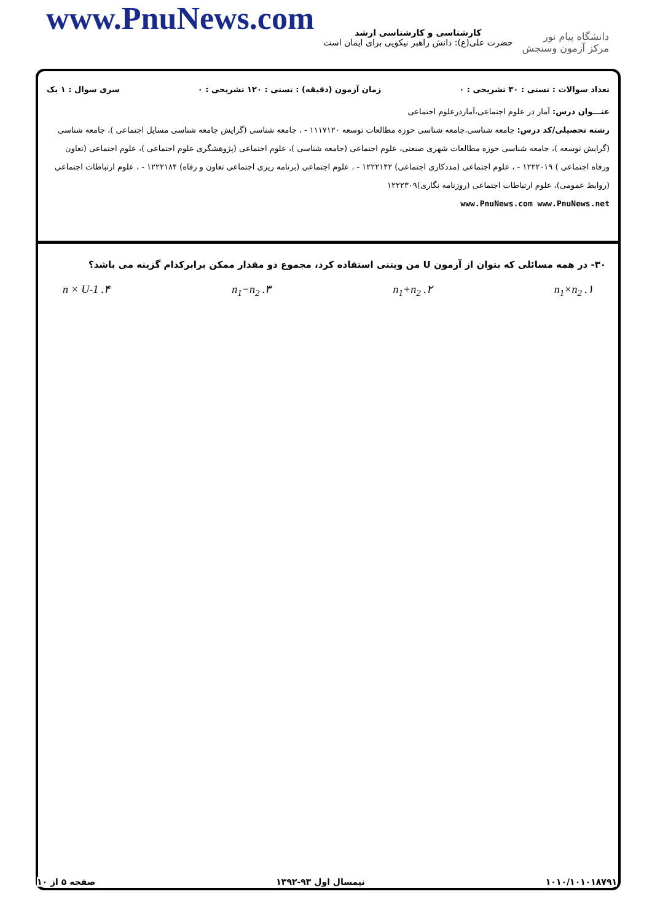www.PnuNews.com
کارشناسی و کارشناسی ارشد
حضرت علی(ع): دانش راهبر نیکویی برای ایمان است
دانشگاه پیام نور
مرکز آزمون وسنجش
تعداد سوالات : تستی : ۳۰ تشریحی : ۰ زمان آزمون (دقیقه) : تستی : ۱۲۰ تشریحی : ۰ سری سوال : ۱ یک
عنـــوان درس: آمار در علوم اجتماعی،آماردرعلوم اجتماعی
رشته تحصیلی/کد درس: جامعه شناسی،جامعه شناسی حوزه مطالعات توسعه ۱۱۱۷۱۲۰ - ، جامعه شناسی (گرایش جامعه شناسی مسایل اجتماعی )، جامعه شناسی (گرایش توسعه )، جامعه شناسی حوزه مطالعات شهری صنعتی، علوم اجتماعی (جامعه شناسی )، علوم اجتماعی (پژوهشگری علوم اجتماعی )، علوم اجتماعی (تعاون ورفاه اجتماعی ) ۱۲۲۲۰۱۹ - ، علوم اجتماعی (مددکاری اجتماعی) ۱۲۲۲۱۴۲ - ، علوم اجتماعی (برنامه ریزی اجتماعی تعاون و رفاه) ۱۲۲۲۱۸۴ - ، علوم ارتباطات اجتماعی (روابط عمومی)، علوم ارتباطات اجتماعی (روزنامه نگاری)۱۲۲۲۳۰۹
www.PnuNews.com www.PnuNews.net
۳۰- در همه مسائلی که بتوان از آزمون U من ویتنی استفاده کرد، مجموع دو مقدار ممکن برابرکدام گزینه می باشد؟
۱. n<sub>1</sub>×n<sub>2</sub> ۲. n<sub>1</sub>+n<sub>2</sub> ۳. n<sub>1</sub>−n<sub>2</sub> ۴. n × U-1
۱۰۱۰/۱۰۱۰۱۸۷۹۱ نیمسال اول ۹۳-۱۳۹۲ صفحه ۵ از ۱۰